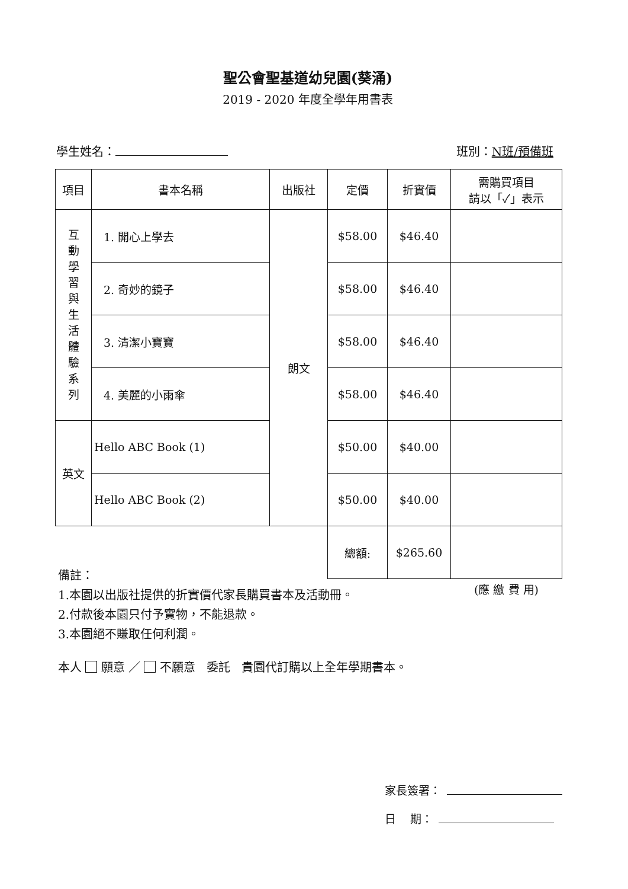聖公會聖基道幼兒園(葵涌)
2019 - 2020 年度全學年用書表
學生姓名： 班別：N班/預備班
| 項目 | 書本名稱 | 出版社 | 定價 | 折實價 | 需購買項目 請以「✓」表示 |
| --- | --- | --- | --- | --- | --- |
| 互 動 學 習 與 生 活 體 驗 系 列 | 1. 開心上學去 | 朗文 | $58.00 | $46.40 | |
| | 2. 奇妙的鏡子 | | $58.00 | $46.40 | |
| | 3. 清潔小寶寶 | | $58.00 | $46.40 | |
| | 4. 美麗的小雨傘 | | $58.00 | $46.40 | |
| 英文 | Hello ABC Book (1) | | $50.00 | $40.00 | |
| | Hello ABC Book (2) | | $50.00 | $40.00 | |
| | | | 總額: | $265.60 | |
| | | | | | (應 繳 費 用) |
備註：
1.本園以出版社提供的折實價代家長購買書本及活動冊。
2.付款後本園只付予實物，不能退款。
3.本園絕不賺取任何利潤。
本人 願意 ／ 不願意 委託 貴園代訂購以上全年學期書本。
家長簽署：
日 期：